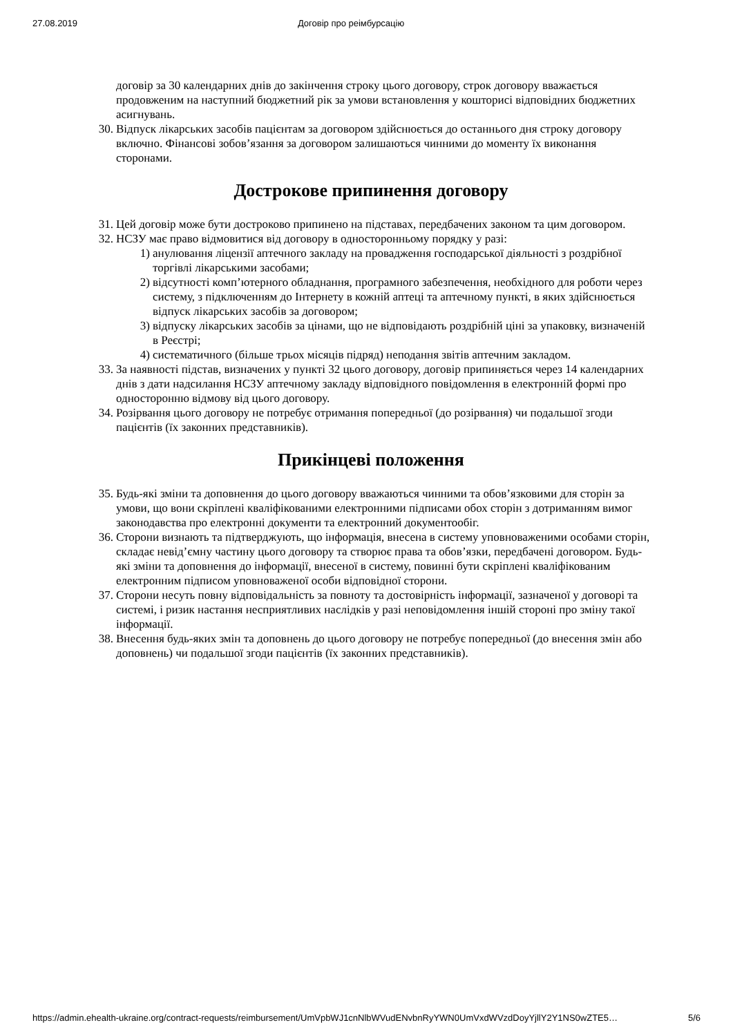27.08.2019 Договір про реімбурсацію
договір за 30 календарних днів до закінчення строку цього договору, строк договору вважається продовженим на наступний бюджетний рік за умови встановлення у кошторисі відповідних бюджетних асигнувань.
30. Відпуск лікарських засобів пацієнтам за договором здійснюється до останнього дня строку договору включно. Фінансові зобов’язання за договором залишаються чинними до моменту їх виконання сторонами.
Дострокове припинення договору
31. Цей договір може бути достроково припинено на підставах, передбачених законом та цим договором.
32. НСЗУ має право відмовитися від договору в односторонньому порядку у разі:
1) анулювання ліцензії аптечного закладу на провадження господарської діяльності з роздрібної торгівлі лікарськими засобами;
2) відсутності комп’ютерного обладнання, програмного забезпечення, необхідного для роботи через систему, з підключенням до Інтернету в кожній аптеці та аптечному пункті, в яких здійснюється відпуск лікарських засобів за договором;
3) відпуску лікарських засобів за цінами, що не відповідають роздрібній ціні за упаковку, визначеній в Реєстрі;
4) систематичного (більше трьох місяців підряд) неподання звітів аптечним закладом.
33. За наявності підстав, визначених у пункті 32 цього договору, договір припиняється через 14 календарних днів з дати надсилання НСЗУ аптечному закладу відповідного повідомлення в електронній формі про односторонню відмову від цього договору.
34. Розірвання цього договору не потребує отримання попередньої (до розірвання) чи подальшої згоди пацієнтів (їх законних представників).
Прикінцеві положення
35. Будь-які зміни та доповнення до цього договору вважаються чинними та обов’язковими для сторін за умови, що вони скріплені кваліфікованими електронними підписами обох сторін з дотриманням вимог законодавства про електронні документи та електронний документообіг.
36. Сторони визнають та підтверджують, що інформація, внесена в систему уповноваженими особами сторін, складає невід’ємну частину цього договору та створює права та обов’язки, передбачені договором. Будь-які зміни та доповнення до інформації, внесеної в систему, повинні бути скріплені кваліфікованим електронним підписом уповноваженої особи відповідної сторони.
37. Сторони несуть повну відповідальність за повноту та достовірність інформації, зазначеної у договорі та системі, і ризик настання несприятливих наслідків у разі неповідомлення іншій стороні про зміну такої інформації.
38. Внесення будь-яких змін та доповнень до цього договору не потребує попередньої (до внесення змін або доповнень) чи подальшої згоди пацієнтів (їх законних представників).
https://admin.ehealth-ukraine.org/contract-requests/reimbursement/UmVpbWJ1cnNlbWVudENvbnRyYWN0UmVxdWVzdDoyYjllY2Y1NS0wZTE5… 5/6